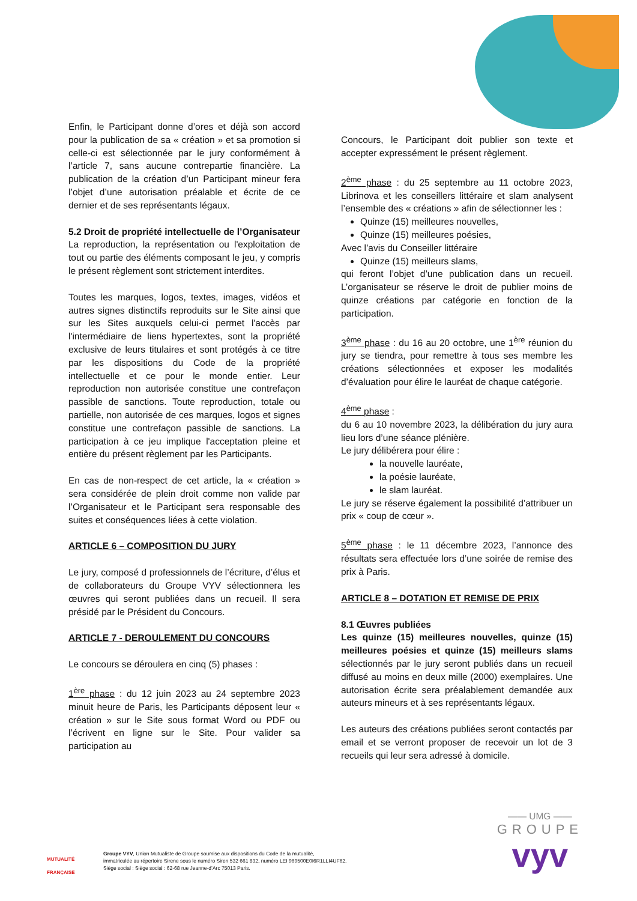Enfin, le Participant donne d’ores et déjà son accord pour la publication de sa « création » et sa promotion si celle-ci est sélectionnée par le jury conformément à l’article 7, sans aucune contrepartie financière. La publication de la création d’un Participant mineur fera l’objet d’une autorisation préalable et écrite de ce dernier et de ses représentants légaux.
5.2 Droit de propriété intellectuelle de l’Organisateur
La reproduction, la représentation ou l'exploitation de tout ou partie des éléments composant le jeu, y compris le présent règlement sont strictement interdites.
Toutes les marques, logos, textes, images, vidéos et autres signes distinctifs reproduits sur le Site ainsi que sur les Sites auxquels celui-ci permet l'accès par l'intermédiaire de liens hypertextes, sont la propriété exclusive de leurs titulaires et sont protégés à ce titre par les dispositions du Code de la propriété intellectuelle et ce pour le monde entier. Leur reproduction non autorisée constitue une contrefaçon passible de sanctions. Toute reproduction, totale ou partielle, non autorisée de ces marques, logos et signes constitue une contrefaçon passible de sanctions. La participation à ce jeu implique l'acceptation pleine et entière du présent règlement par les Participants.
En cas de non-respect de cet article, la « création » sera considérée de plein droit comme non valide par l’Organisateur et le Participant sera responsable des suites et conséquences liées à cette violation.
ARTICLE 6 – COMPOSITION DU JURY
Le jury, composé d professionnels de l’écriture, d’élus et de collaborateurs du Groupe VYV sélectionnera les œuvres qui seront publiées dans un recueil. Il sera présidé par le Président du Concours.
ARTICLE 7 - DEROULEMENT DU CONCOURS
Le concours se déroulera en cinq (5) phases :
1<sup>ère</sup> phase : du 12 juin 2023 au 24 septembre 2023 minuit heure de Paris, les Participants déposent leur « création » sur le Site sous format Word ou PDF ou l’écrivent en ligne sur le Site. Pour valider sa participation au
Concours, le Participant doit publier son texte et accepter expressément le présent règlement.
2<sup>ème</sup> phase : du 25 septembre au 11 octobre 2023, Librinova et les conseillers littéraire et slam analysent l’ensemble des « créations » afin de sélectionner les :
Quinze (15) meilleures nouvelles,
Quinze (15) meilleures poésies,
Avec l’avis du Conseiller littéraire
Quinze (15) meilleurs slams,
qui feront l’objet d’une publication dans un recueil. L’organisateur se réserve le droit de publier moins de quinze créations par catégorie en fonction de la participation.
3<sup>ème</sup> phase : du 16 au 20 octobre, une 1<sup>ère</sup> réunion du jury se tiendra, pour remettre à tous ses membre les créations sélectionnées et exposer les modalités d’évaluation pour élire le lauréat de chaque catégorie.
4<sup>ème</sup> phase :
du 6 au 10 novembre 2023, la délibération du jury aura lieu lors d’une séance plénière.
Le jury délibérera pour élire :
la nouvelle lauréate,
la poésie lauréate,
le slam lauréat.
Le jury se réserve également la possibilité d’attribuer un prix « coup de cœur ».
5<sup>ème</sup> phase : le 11 décembre 2023, l’annonce des résultats sera effectuée lors d’une soirée de remise des prix à Paris.
ARTICLE 8 – DOTATION ET REMISE DE PRIX
8.1 Œuvres publiées
Les quinze (15) meilleures nouvelles, quinze (15) meilleures poésies et quinze (15) meilleurs slams sélectionnés par le jury seront publiés dans un recueil diffusé au moins en deux mille (2000) exemplaires. Une autorisation écrite sera préalablement demandée aux auteurs mineurs et à ses représentants légaux.
Les auteurs des créations publiées seront contactés par email et se verront proposer de recevoir un lot de 3 recueils qui leur sera adressé à domicile.
MUTUALITÉ
FRANÇAISE
Groupe VYV, Union Mutualiste de Groupe soumise aux dispositions du Code de la mutualité,
immatriculée au répertoire Sirene sous le numéro Siren 532 661 832, numéro LEI 969500E0I6R1LLI4UF62.
Siège social : Siège social : 62-68 rue Jeanne-d’Arc 75013 Paris.
—— UMG ——
GROUPE
vyv